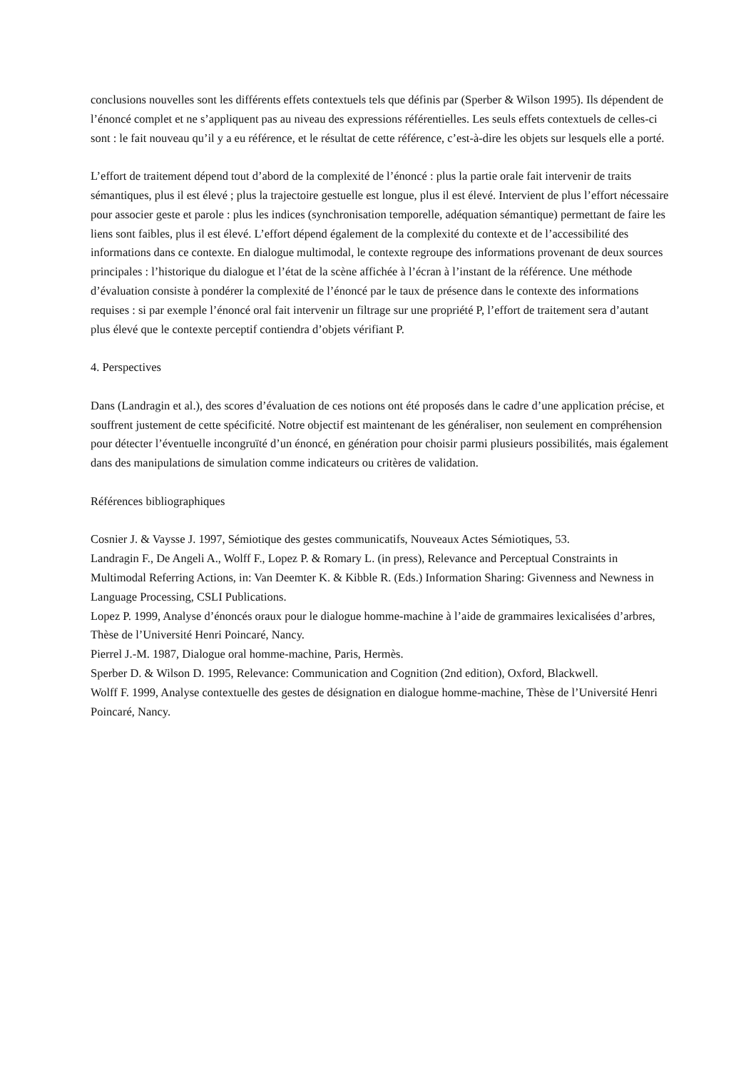conclusions nouvelles sont les différents effets contextuels tels que définis par (Sperber & Wilson 1995). Ils dépendent de l’énoncé complet et ne s’appliquent pas au niveau des expressions référentielles. Les seuls effets contextuels de celles-ci sont : le fait nouveau qu’il y a eu référence, et le résultat de cette référence, c’est-à-dire les objets sur lesquels elle a porté.
L’effort de traitement dépend tout d’abord de la complexité de l’énoncé : plus la partie orale fait intervenir de traits sémantiques, plus il est élevé ; plus la trajectoire gestuelle est longue, plus il est élevé. Intervient de plus l’effort nécessaire pour associer geste et parole : plus les indices (synchronisation temporelle, adéquation sémantique) permettant de faire les liens sont faibles, plus il est élevé. L’effort dépend également de la complexité du contexte et de l’accessibilité des informations dans ce contexte. En dialogue multimodal, le contexte regroupe des informations provenant de deux sources principales : l’historique du dialogue et l’état de la scène affichée à l’écran à l’instant de la référence. Une méthode d’évaluation consiste à pondérer la complexité de l’énoncé par le taux de présence dans le contexte des informations requises : si par exemple l’énoncé oral fait intervenir un filtrage sur une propriété P, l’effort de traitement sera d’autant plus élevé que le contexte perceptif contiendra d’objets vérifiant P.
4. Perspectives
Dans (Landragin et al.), des scores d’évaluation de ces notions ont été proposés dans le cadre d’une application précise, et souffrent justement de cette spécificité. Notre objectif est maintenant de les généraliser, non seulement en compréhension pour détecter l’éventuelle incongruïté d’un énoncé, en génération pour choisir parmi plusieurs possibilités, mais également dans des manipulations de simulation comme indicateurs ou critères de validation.
Références bibliographiques
Cosnier J. & Vaysse J. 1997, Sémiotique des gestes communicatifs, Nouveaux Actes Sémiotiques, 53.
Landragin F., De Angeli A., Wolff F., Lopez P. & Romary L. (in press), Relevance and Perceptual Constraints in Multimodal Referring Actions, in: Van Deemter K. & Kibble R. (Eds.) Information Sharing: Givenness and Newness in Language Processing, CSLI Publications.
Lopez P. 1999, Analyse d’énoncés oraux pour le dialogue homme-machine à l’aide de grammaires lexicalisées d’arbres, Thèse de l’Université Henri Poincaré, Nancy.
Pierrel J.-M. 1987, Dialogue oral homme-machine, Paris, Hermès.
Sperber D. & Wilson D. 1995, Relevance: Communication and Cognition (2nd edition), Oxford, Blackwell.
Wolff F. 1999, Analyse contextuelle des gestes de désignation en dialogue homme-machine, Thèse de l’Université Henri Poincaré, Nancy.